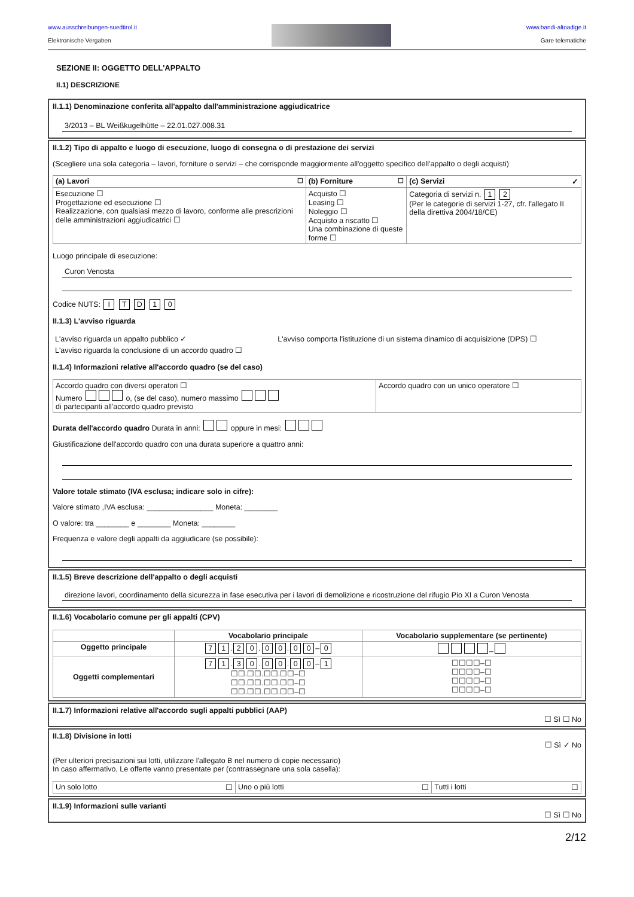www.ausschreibungen-suedtirol.it
Elektronische Vergaben
www.bandi-altoadige.it
Gare telematiche
SEZIONE II: OGGETTO DELL'APPALTO
II.1) DESCRIZIONE
II.1.1) Denominazione conferita all'appalto dall'amministrazione aggiudicatrice
3/2013 – BL Weißkugelhütte – 22.01.027.008.31
II.1.2) Tipo di appalto e luogo di esecuzione, luogo di consegna o di prestazione dei servizi
(Scegliere una sola categoria – lavori, forniture o servizi – che corrisponde maggiormente all'oggetto specifico dell'appalto o degli acquisti)
| (a) Lavori ☐ | (b) Forniture ☐ | (c) Servizi ✓ |
| --- | --- | --- |
| Esecuzione ☐ Progettazione ed esecuzione ☐ Realizzazione, con qualsiasi mezzo di lavoro, conforme alle prescrizioni delle amministrazioni aggiudicatrici ☐ | Acquisto ☐ Leasing ☐ Noleggio ☐ Acquisto a riscatto ☐ Una combinazione di queste forme ☐ | Categoria di servizi n. 1 2 (Per le categorie di servizi 1-27, cfr. l'allegato II della direttiva 2004/18/CE) |
Luogo principale di esecuzione:
Curon Venosta
Codice NUTS: I T D 1 0
II.1.3) L'avviso riguarda
| L'avviso riguarda un appalto pubblico ✓ | L'avviso comporta l'istituzione di un sistema dinamico di acquisizione (DPS) ☐ |
| L'avviso riguarda la conclusione di un accordo quadro ☐ | |
II.1.4) Informazioni relative all'accordo quadro (se del caso)
| Accordo quadro con diversi operatori ☐ Numero o, (se del caso), numero massimo di partecipanti all'accordo quadro previsto | Accordo quadro con un unico operatore ☐ |
Durata dell'accordo quadro Durata in anni: oppure in mesi:
Giustificazione dell'accordo quadro con una durata superiore a quattro anni:
Valore totale stimato (IVA esclusa; indicare solo in cifre):
Valore stimato ,IVA esclusa: ________________ Moneta: ________
O valore: tra ________ e ________ Moneta: ________
Frequenza e valore degli appalti da aggiudicare (se possibile):
II.1.5) Breve descrizione dell'appalto o degli acquisti
direzione lavori, coordinamento della sicurezza in fase esecutiva per i lavori di demolizione e ricostruzione del rifugio Pio XI a Curon Venosta
II.1.6) Vocabolario comune per gli appalti (CPV)
| | Vocabolario principale | Vocabolario supplementare (se pertinente) |
| --- | --- | --- |
| Oggetto principale | 7 1 . 2 0 . 0 0 . 0 0 – 0 | – |
| Oggetti complementari | 7 1 . 3 0 . 0 0 . 0 0 – 1 ☐☐.☐☐.☐☐.☐☐–☐ ☐☐.☐☐.☐☐.☐☐–☐ ☐☐.☐☐.☐☐.☐☐–☐ | ☐☐☐☐–☐ ☐☐☐☐–☐ ☐☐☐☐–☐ ☐☐☐☐–☐ |
II.1.7) Informazioni relative all'accordo sugli appalti pubblici (AAP)
☐ Sì ☐ No
II.1.8) Divisione in lotti
☐ Sì ✓ No
(Per ulteriori precisazioni sui lotti, utilizzare l'allegato B nel numero di copie necessario)
In caso affermativo, Le offerte vanno presentate per (contrassegnare una sola casella):
| Un solo lotto ☐ | Uno o più lotti ☐ | Tutti i lotti ☐ |
II.1.9) Informazioni sulle varianti
☐ Sì ☐ No
2/12